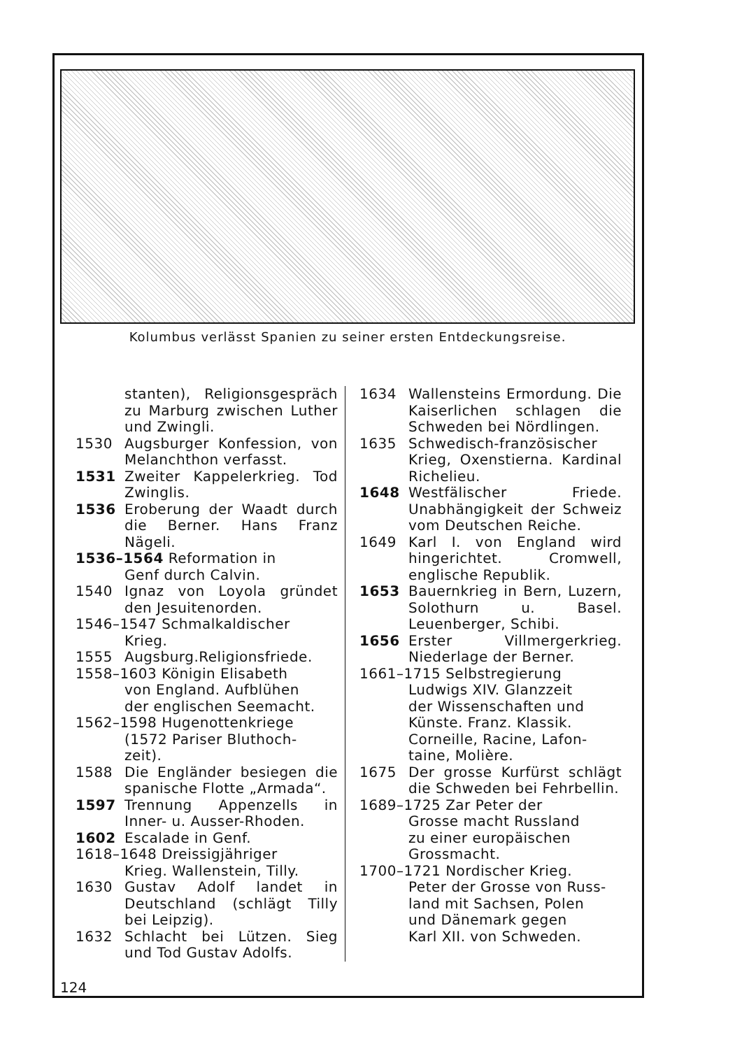Kolumbus verlässt Spanien zu seiner ersten Entdeckungsreise.
stanten), Religionsgespräch zu Marburg zwischen Luther und Zwingli.
1530 Augsburger Konfession, von Melanchthon verfasst.
1531 Zweiter Kappelerkrieg. Tod Zwinglis.
1536 Eroberung der Waadt durch die Berner. Hans Franz Nägeli.
1536–1564 Reformation in
Genf durch Calvin.
1540 Ignaz von Loyola gründet den Jesuitenorden.
1546–1547 Schmalkaldischer
Krieg.
1555 Augsburg.Religionsfriede.
1558–1603 Königin Elisabeth
von England. Aufblühen
der englischen Seemacht.
1562–1598 Hugenottenkriege
(1572 Pariser Bluthoch-
zeit).
1588 Die Engländer besiegen die spanische Flotte „Armada“.
1597 Trennung Appenzells in Inner- u. Ausser-Rhoden.
1602 Escalade in Genf.
1618–1648 Dreissigjähriger
Krieg. Wallenstein, Tilly.
1630 Gustav Adolf landet in Deutschland (schlägt Tilly bei Leipzig).
1632 Schlacht bei Lützen. Sieg und Tod Gustav Adolfs.
1634 Wallensteins Ermordung. Die Kaiserlichen schlagen die Schweden bei Nördlingen.
1635 Schwedisch-französischer Krieg, Oxenstierna. Kardinal Richelieu.
1648 Westfälischer Friede. Unabhängigkeit der Schweiz vom Deutschen Reiche.
1649 Karl I. von England wird hingerichtet. Cromwell, englische Republik.
1653 Bauernkrieg in Bern, Luzern, Solothurn u. Basel. Leuenberger, Schibi.
1656 Erster Villmergerkrieg. Niederlage der Berner.
1661–1715 Selbstregierung
Ludwigs XIV. Glanzzeit
der Wissenschaften und
Künste. Franz. Klassik.
Corneille, Racine, Lafon-
taine, Molière.
1675 Der grosse Kurfürst schlägt die Schweden bei Fehrbellin.
1689–1725 Zar Peter der
Grosse macht Russland
zu einer europäischen
Grossmacht.
1700–1721 Nordischer Krieg.
Peter der Grosse von Russ-
land mit Sachsen, Polen
und Dänemark gegen
Karl XII. von Schweden.
124